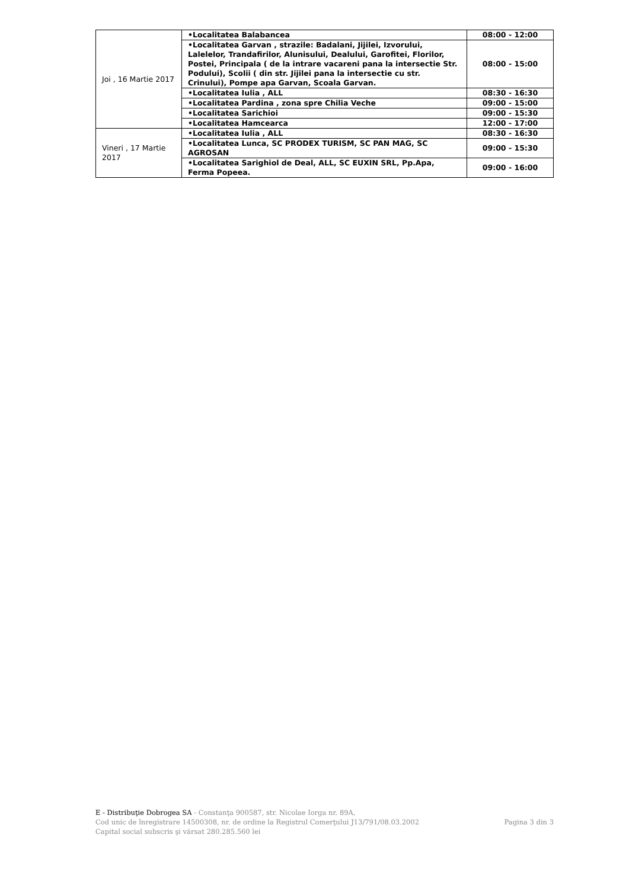| Joi , 16 Martie 2017 | •Localitatea Balabancea | 08:00 - 12:00 |
| | •Localitatea Garvan , strazile: Badalani, Jijilei, Izvorului, Lalelelor, Trandafirilor, Alunisului, Dealului, Garofitei, Florilor, Postei, Principala ( de la intrare vacareni pana la intersectie Str. Podului), Scolii ( din str. Jijilei pana la intersectie cu str. Crinului), Pompe apa Garvan, Scoala Garvan. | 08:00 - 15:00 |
| | •Localitatea Iulia , ALL | 08:30 - 16:30 |
| | •Localitatea Pardina , zona spre Chilia Veche | 09:00 - 15:00 |
| | •Localitatea Sarichioi | 09:00 - 15:30 |
| | •Localitatea Hamcearca | 12:00 - 17:00 |
| Vineri , 17 Martie 2017 | •Localitatea Iulia , ALL | 08:30 - 16:30 |
| | •Localitatea Lunca, SC PRODEX TURISM, SC PAN MAG, SC AGROSAN | 09:00 - 15:30 |
| | •Localitatea Sarighiol de Deal, ALL, SC EUXIN SRL, Pp.Apa, Ferma Popeea. | 09:00 - 16:00 |
E - Distribuţie Dobrogea SA - Constanţa 900587, str. Nicolae Iorga nr. 89A,
Cod unic de înregistrare 14500308, nr. de ordine la Registrul Comerţului J13/791/08.03.2002 Pagina 3 din 3
Capital social subscris şi vărsat 280.285.560 lei